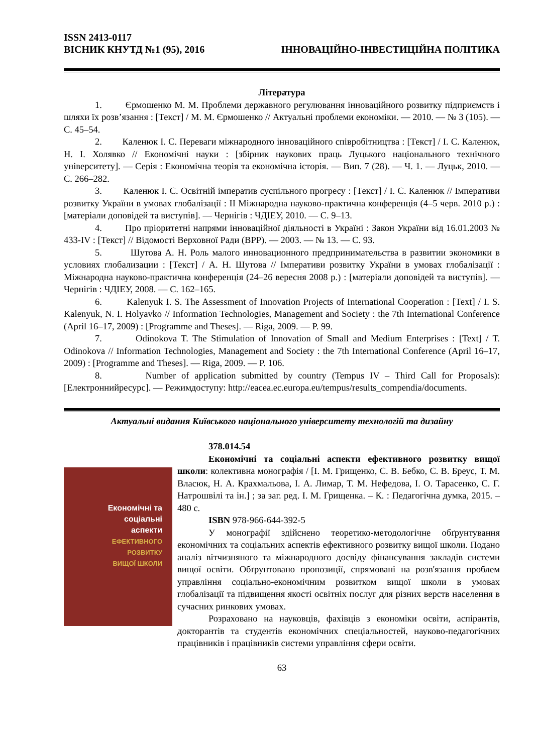ISSN 2413-0117
ВІСНИК КНУТД №1 (95), 2016 ІННОВАЦІЙНО-ІНВЕСТИЦІЙНА ПОЛІТИКА
Література
1. Єрмошенко М. М. Проблеми державного регулювання інноваційного розвитку підприємств і шляхи їх розв’язання : [Текст] / М. М. Єрмошенко // Актуальні проблеми економіки. — 2010. — № 3 (105). — С. 45–54.
2. Каленюк І. С. Переваги міжнародного інноваційного співробітництва : [Текст] / І. С. Каленюк, Н. І. Холявко // Економічні науки : [збірник наукових праць Луцького національного технічного університету]. — Серія : Економічна теорія та економічна історія. — Вип. 7 (28). — Ч. 1. — Луцьк, 2010. — С. 266–282.
3. Каленюк І. С. Освітній імператив суспільного прогресу : [Текст] / І. С. Каленюк // Імперативи розвитку України в умовах глобалізації : ІІ Міжнародна науково-практична конференція (4–5 черв. 2010 р.) : [матеріали доповідей та виступів]. — Чернігів : ЧДІЕУ, 2010. — С. 9–13.
4. Про пріоритетні напрями інноваційної діяльності в Україні : Закон України від 16.01.2003 № 433-IV : [Текст] // Відомості Верховної Ради (ВРР). — 2003. — № 13. — С. 93.
5. Шутова А. Н. Роль малого инновационного предпринимательства в развитии экономики в условиях глобализации : [Текст] / А. Н. Шутова // Імперативи розвитку України в умовах глобалізації : Міжнародна науково-практична конференція (24–26 вересня 2008 р.) : [матеріали доповідей та виступів]. — Чернігів : ЧДІЕУ, 2008. — С. 162–165.
6. Kalenyuk I. S. The Assessment of Innovation Projects of International Cooperation : [Text] / I. S. Kalenyuk, N. I. Holyavko // Information Technologies, Management and Society : the 7th International Conference (April 16–17, 2009) : [Programme and Theses]. — Riga, 2009. — P. 99.
7. Odinokova T. The Stimulation of Innovation of Small and Medium Enterprises : [Text] / T. Odinokova // Information Technologies, Management and Society : the 7th International Conference (April 16–17, 2009) : [Programme and Theses]. — Riga, 2009. — P. 106.
8. Number of application submitted by country (Tempus IV – Third Call for Proposals): [Електроннийресурс]. — Режимдоступу: http://eacea.ec.europa.eu/tempus/results_compendia/documents.
Актуальні видання Київського національного університету технологій та дизайну
Економічні та
соціальні
аспекти
ЕФЕКТИВНОГО
РОЗВИТКУ
ВИЩОЇ ШКОЛИ
378.014.54
Економічні та соціальні аспекти ефективного розвитку вищої школи: колективна монографія / [І. М. Грищенко, С. В. Бебко, С. В. Бреус, Т. М. Власюк, Н. А. Крахмальова, І. А. Лимар, Т. М. Нефедова, І. О. Тарасенко, С. Г. Натрошвілі та ін.] ; за заг. ред. І. М. Грищенка. – К. : Педагогічна думка, 2015. – 480 с.
ISBN 978-966-644-392-5
У монографії здійснено теоретико-методологічне обґрунтування економічних та соціальних аспектів ефективного розвитку вищої школи. Подано аналіз вітчизняного та міжнародного досвіду фінансування закладів системи вищої освіти. Обґрунтовано пропозиції, спрямовані на розв'язання проблем управління соціально-економічним розвитком вищої школи в умовах глобалізації та підвищення якості освітніх послуг для різних верств населення в сучасних ринкових умовах.
Розраховано на науковців, фахівців з економіки освіти, аспірантів, докторантів та студентів економічних спеціальностей, науково-педагогічних працівників і працівників системи управління сфери освіти.
63